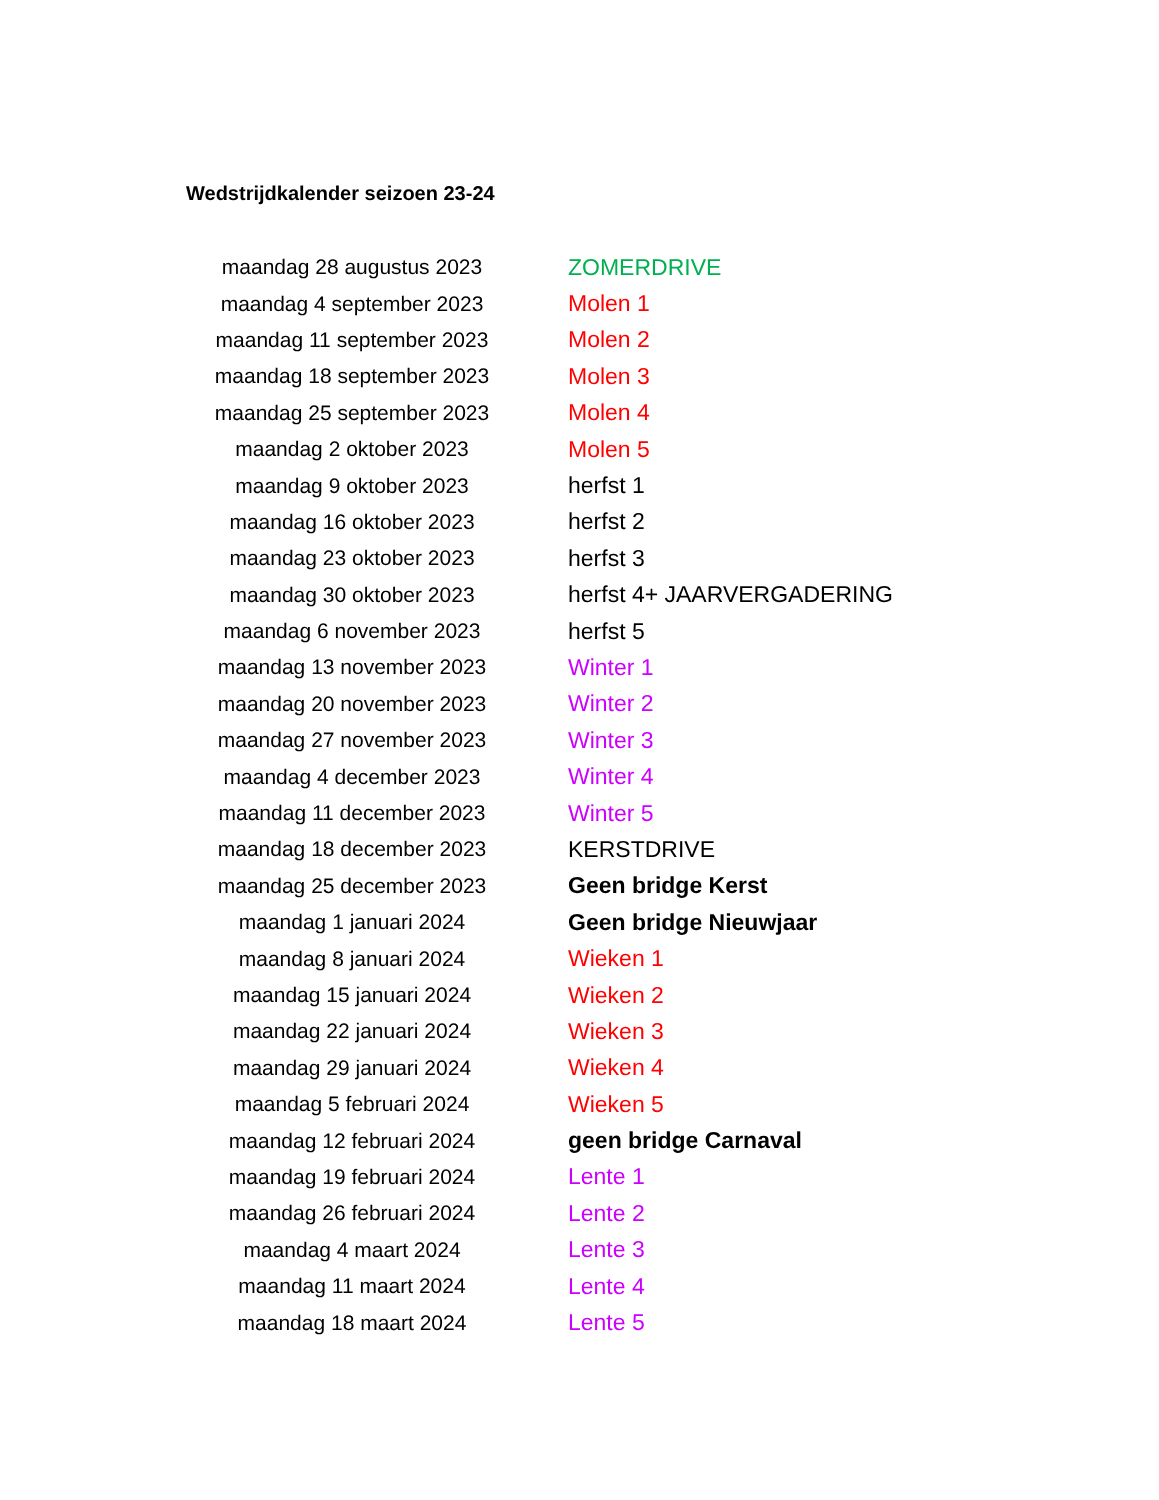Wedstrijdkalender seizoen 23-24
| maandag 28 augustus 2023 | ZOMERDRIVE |
| maandag 4 september 2023 | Molen 1 |
| maandag 11 september 2023 | Molen 2 |
| maandag 18 september 2023 | Molen 3 |
| maandag 25 september 2023 | Molen 4 |
| maandag 2 oktober 2023 | Molen 5 |
| maandag 9 oktober 2023 | herfst 1 |
| maandag 16 oktober 2023 | herfst 2 |
| maandag 23 oktober 2023 | herfst 3 |
| maandag 30 oktober 2023 | herfst 4+ JAARVERGADERING |
| maandag 6 november 2023 | herfst 5 |
| maandag 13 november 2023 | Winter 1 |
| maandag 20 november 2023 | Winter 2 |
| maandag 27 november 2023 | Winter 3 |
| maandag 4 december 2023 | Winter 4 |
| maandag 11 december 2023 | Winter 5 |
| maandag 18 december 2023 | KERSTDRIVE |
| maandag 25 december 2023 | Geen bridge Kerst |
| maandag 1 januari 2024 | Geen bridge Nieuwjaar |
| maandag 8 januari 2024 | Wieken 1 |
| maandag 15 januari 2024 | Wieken 2 |
| maandag 22 januari 2024 | Wieken 3 |
| maandag 29 januari 2024 | Wieken 4 |
| maandag 5 februari 2024 | Wieken 5 |
| maandag 12 februari 2024 | geen bridge Carnaval |
| maandag 19 februari 2024 | Lente 1 |
| maandag 26 februari 2024 | Lente 2 |
| maandag 4 maart 2024 | Lente 3 |
| maandag 11 maart 2024 | Lente 4 |
| maandag 18 maart 2024 | Lente 5 |